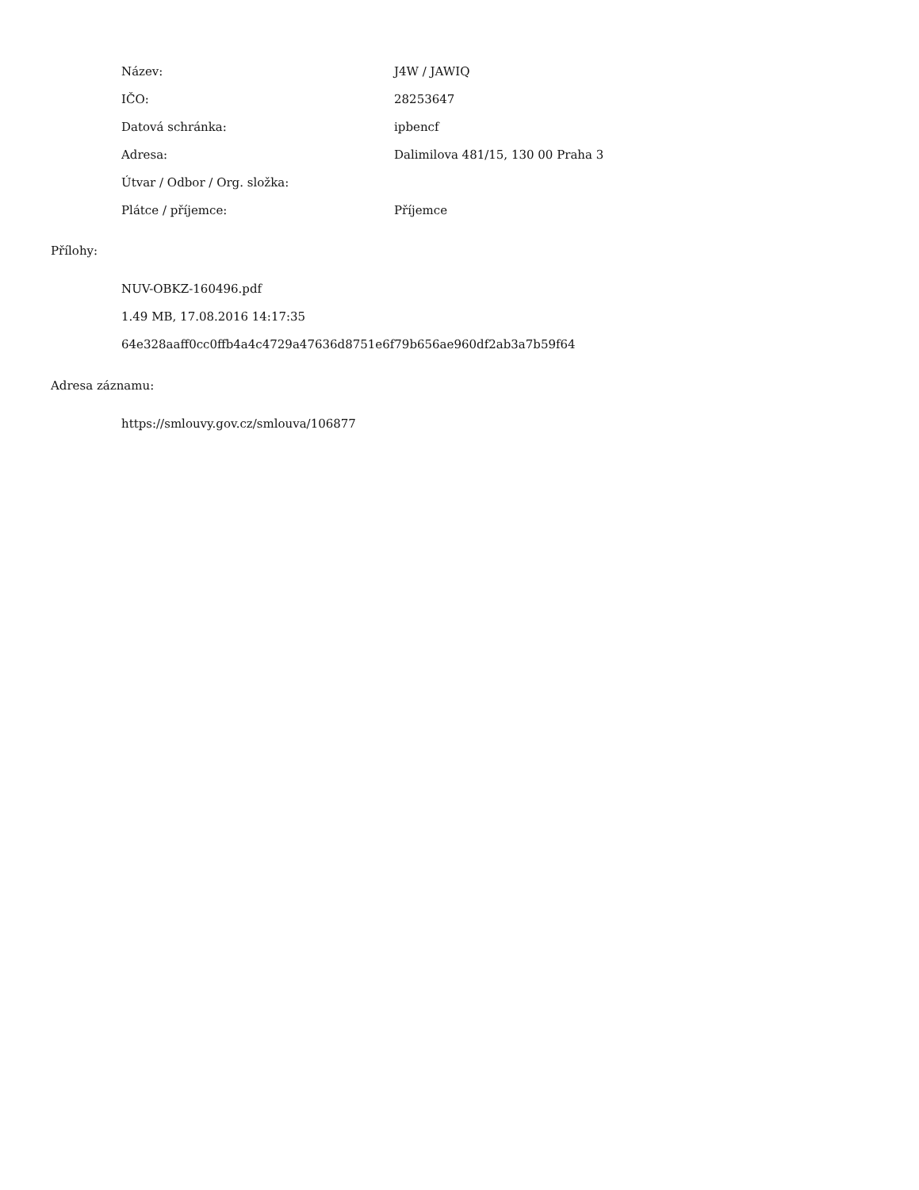| Název: | J4W / JAWIQ |
| IČO: | 28253647 |
| Datová schránka: | ipbencf |
| Adresa: | Dalimilova 481/15, 130 00 Praha 3 |
| Útvar / Odbor / Org. složka: | |
| Plátce / příjemce: | Příjemce |
Přílohy:
NUV-OBKZ-160496.pdf
1.49 MB, 17.08.2016 14:17:35
64e328aaff0cc0ffb4a4c4729a47636d8751e6f79b656ae960df2ab3a7b59f64
Adresa záznamu:
https://smlouvy.gov.cz/smlouva/106877